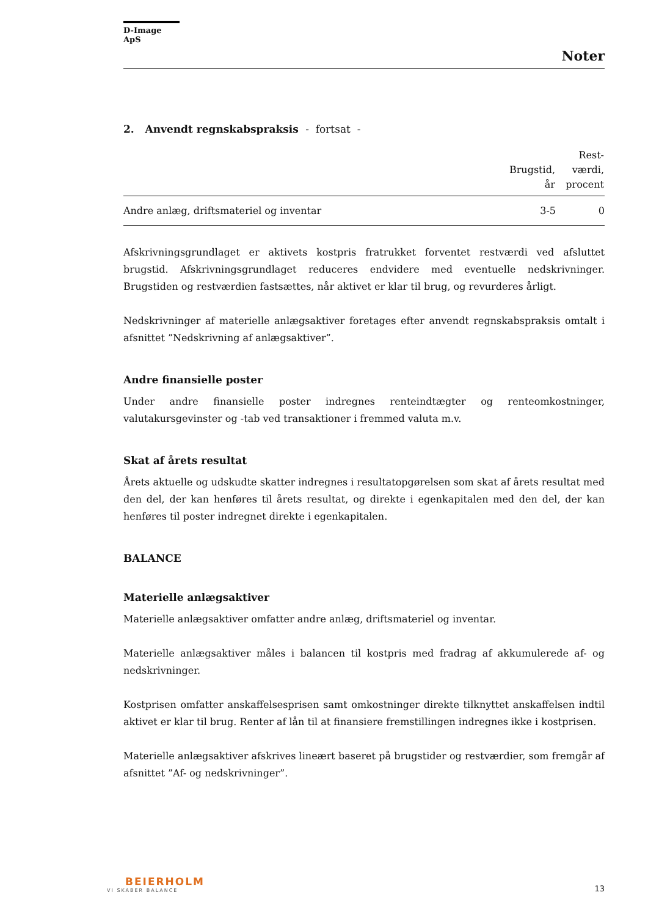D-Image ApS
Noter
2. Anvendt regnskabspraksis - fortsat -
| | Brugstid, år | Rest- værdi, procent |
| --- | --- | --- |
| Andre anlæg, driftsmateriel og inventar | 3-5 | 0 |
Afskrivningsgrundlaget er aktivets kostpris fratrukket forventet restværdi ved afsluttet brugstid. Afskrivningsgrundlaget reduceres endvidere med eventuelle nedskrivninger. Brugstiden og restværdien fastsættes, når aktivet er klar til brug, og revurderes årligt.
Nedskrivninger af materielle anlægsaktiver foretages efter anvendt regnskabspraksis omtalt i afsnittet ”Nedskrivning af anlægsaktiver”.
Andre finansielle poster
Under andre finansielle poster indregnes renteindtægter og renteomkostninger, valutakursgevinster og -tab ved transaktioner i fremmed valuta m.v.
Skat af årets resultat
Årets aktuelle og udskudte skatter indregnes i resultatopgørelsen som skat af årets resultat med den del, der kan henføres til årets resultat, og direkte i egenkapitalen med den del, der kan henføres til poster indregnet direkte i egenkapitalen.
BALANCE
Materielle anlægsaktiver
Materielle anlægsaktiver omfatter andre anlæg, driftsmateriel og inventar.
Materielle anlægsaktiver måles i balancen til kostpris med fradrag af akkumulerede af- og nedskrivninger.
Kostprisen omfatter anskaffelsesprisen samt omkostninger direkte tilknyttet anskaffelsen indtil aktivet er klar til brug. Renter af lån til at finansiere fremstillingen indregnes ikke i kostprisen.
Materielle anlægsaktiver afskrives lineært baseret på brugstider og restværdier, som fremgår af afsnittet ”Af- og nedskrivninger”.
BEIERHOLM
VI SKABER BALANCE
13